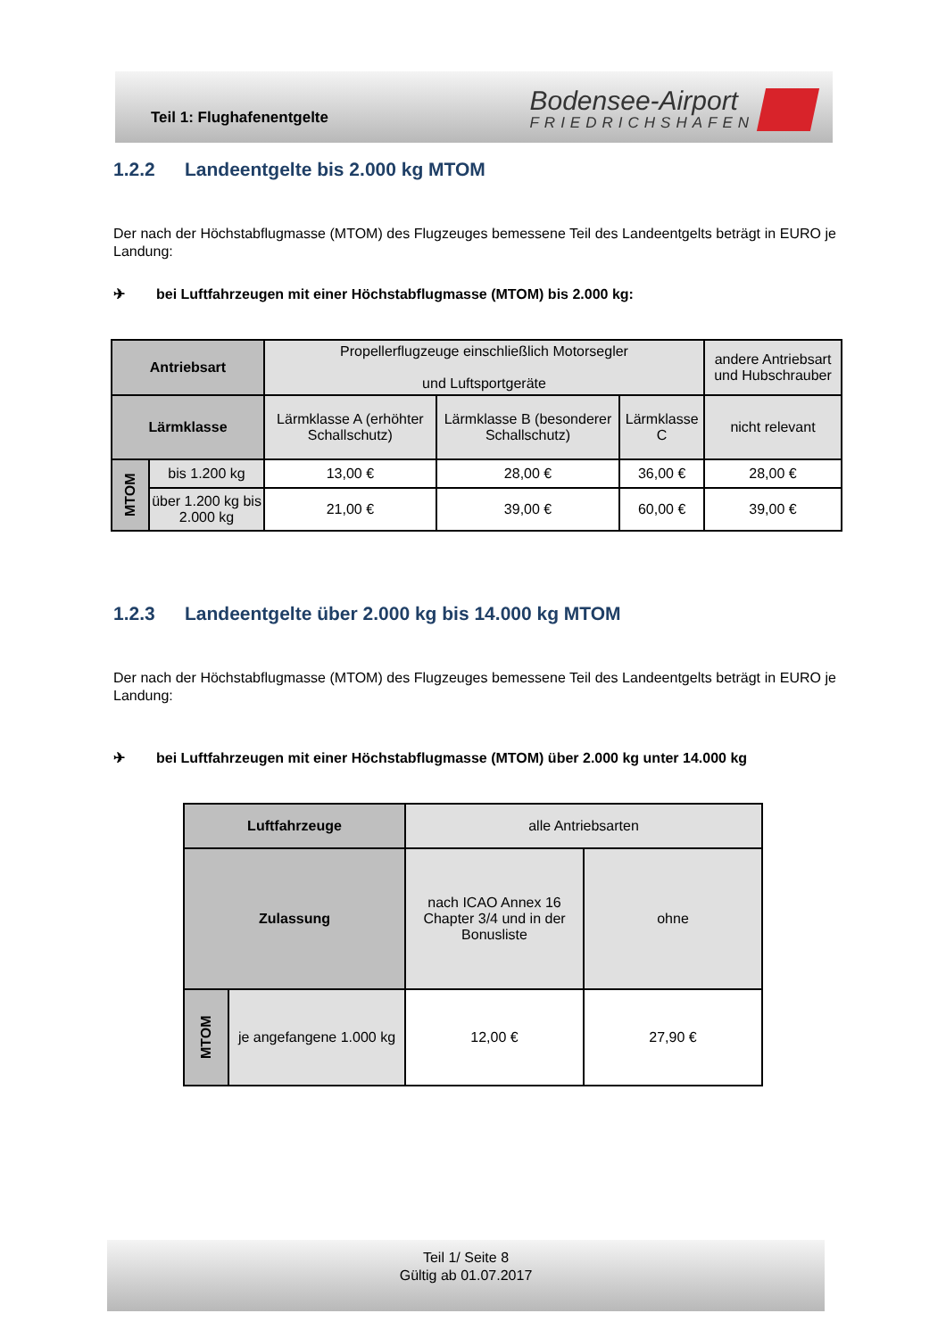Teil 1: Flughafenentgelte
Bodensee-Airport
FRIEDRICHSHAFEN
1.2.2 Landeentgelte bis 2.000 kg MTOM
Der nach der Höchstabflugmasse (MTOM) des Flugzeuges bemessene Teil des Landeentgelts beträgt in EURO je Landung:
✈ bei Luftfahrzeugen mit einer Höchstabflugmasse (MTOM) bis 2.000 kg:
| Antriebsart | | Propellerflugzeuge einschließlich Motorsegler und Luftsportgeräte | | | andere Antriebsart und Hubschrauber |
| Lärmklasse | | Lärmklasse A (erhöhter Schallschutz) | Lärmklasse B (besonderer Schallschutz) | Lärmklasse C | nicht relevant |
| MTOM | bis 1.200 kg | 13,00 € | 28,00 € | 36,00 € | 28,00 € |
| | über 1.200 kg bis 2.000 kg | 21,00 € | 39,00 € | 60,00 € | 39,00 € |
1.2.3 Landeentgelte über 2.000 kg bis 14.000 kg MTOM
Der nach der Höchstabflugmasse (MTOM) des Flugzeuges bemessene Teil des Landeentgelts beträgt in EURO je Landung:
✈ bei Luftfahrzeugen mit einer Höchstabflugmasse (MTOM) über 2.000 kg unter 14.000 kg
| Luftfahrzeuge | | alle Antriebsarten | |
| Zulassung | | nach ICAO Annex 16 Chapter 3/4 und in der Bonusliste | ohne |
| MTOM | je angefangene 1.000 kg | 12,00 € | 27,90 € |
Teil 1/ Seite 8
Gültig ab 01.07.2017